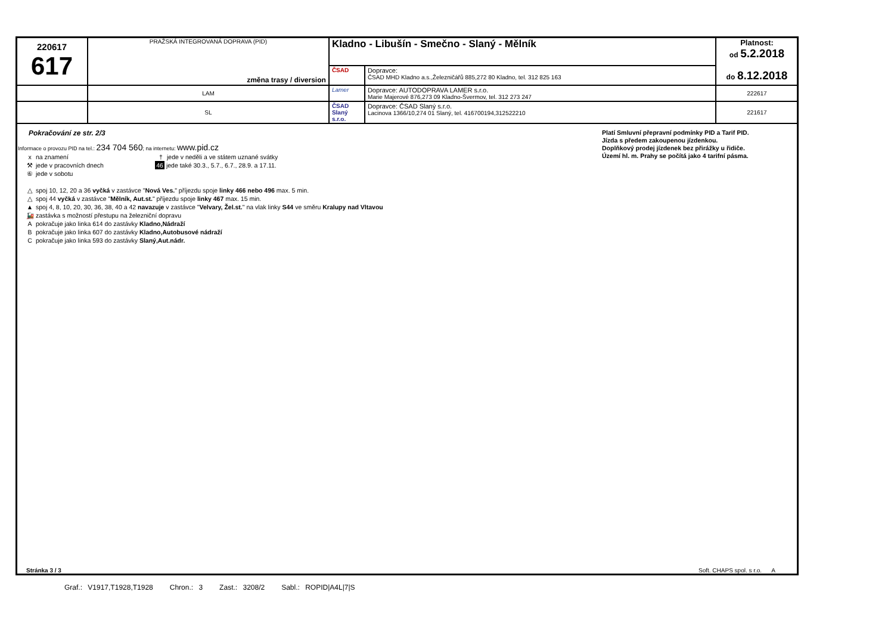| 220617 617 | PRAŽSKÁ INTEGROVANÁ DOPRAVA (PID) změna trasy / diversion | | Kladno - Libušín - Smečno - Slaný - Mělník | | Platnost: od 5.2.2018 do 8.12.2018 |
| | | | ČSAD | Dopravce: ČSAD MHD Kladno a.s.,Železničářů 885,272 80 Kladno, tel. 312 825 163 | |
| | | LAM | Lamer | Dopravce: AUTODOPRAVA LAMER s.r.o. Marie Majerové 876,273 09 Kladno-Švermov, tel. 312 273 247 | 222617 |
| | | SL | ČSAD Slaný s.r.o. | Dopravce: ČSAD Slaný s.r.o. Lacinova 1366/10,274 01 Slaný, tel. 416700194,312522210 | 221617 |
Pokračování ze str. 2/3
Informace o provozu PID na tel.: 234 704 560; na internetu: www.pid.cz
x na znamení
⚒ jede v pracovních dnech
⑥ jede v sobotu
† jede v neděli a ve státem uznané svátky
46 jede také 30.3., 5.7., 6.7., 28.9. a 17.11.
△ spoj 10, 12, 20 a 36 vyčká v zastávce "Nová Ves." příjezdu spoje linky 466 nebo 496 max. 5 min.
△ spoj 44 vyčká v zastávce "Mělník, Aut.st." příjezdu spoje linky 467 max. 15 min.
▲ spoj 4, 8, 10, 20, 30, 36, 38, 40 a 42 navazuje v zastávce "Velvary, Žel.st." na vlak linky S44 ve směru Kralupy nad Vltavou
🚂 zastávka s možností přestupu na železniční dopravu
Apokračuje jako linka 614 do zastávky Kladno,Nádraží
Bpokračuje jako linka 607 do zastávky Kladno,Autobusové nádraží
Cpokračuje jako linka 593 do zastávky Slaný,Aut.nádr.
Platí Smluvní přepravní podmínky PID a Tarif PID.
Jízda s předem zakoupenou jízdenkou.
Doplňkový prodej jízdenek bez přirážky u řidiče.
Území hl. m. Prahy se počítá jako 4 tarifní pásma.
Stránka 3 / 3
Soft. CHAPS spol. s r.o. A
Graf.: V1917,T1928,T1928 Chron.: 3 Zast.: 3208/2 Sabl.: ROPID|A4L|7|S